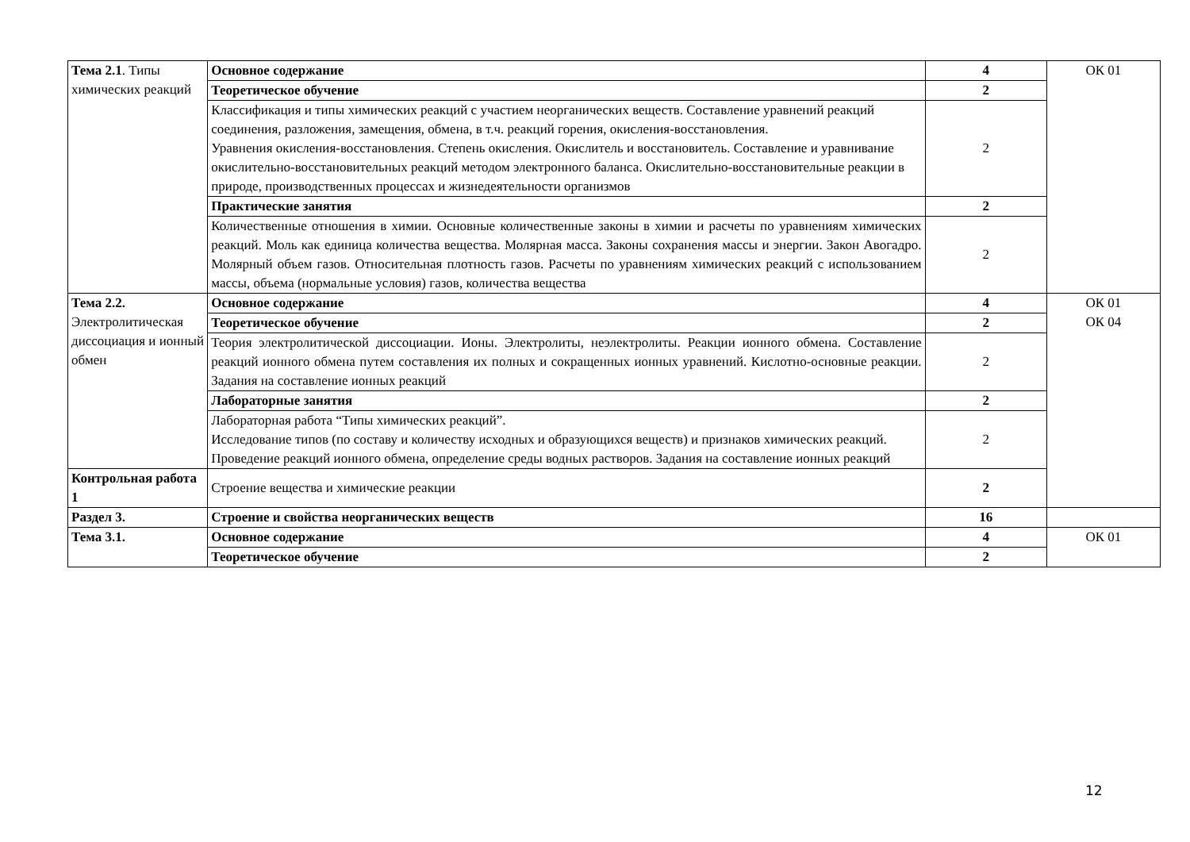| Тема 2.1 . Типы химических реакций | Основное содержание | 4 | ОК 01 |
| | Теоретическое обучение | 2 | |
| | Классификация и типы химических реакций с участием неорганических веществ. Составление уравнений реакций соединения, разложения, замещения, обмена, в т.ч. реакций горения, окисления-восстановления. Уравнения окисления-восстановления. Степень окисления. Окислитель и восстановитель. Составление и уравнивание окислительно-восстановительных реакций методом электронного баланса. Окислительно-восстановительные реакции в природе, производственных процессах и жизнедеятельности организмов | 2 | |
| | Практические занятия | 2 | |
| | Количественные отношения в химии. Основные количественные законы в химии и расчеты по уравнениям химических реакций. Моль как единица количества вещества. Молярная масса. Законы сохранения массы и энергии. Закон Авогадро. Молярный объем газов. Относительная плотность газов. Расчеты по уравнениям химических реакций с использованием массы, объема (нормальные условия) газов, количества вещества | 2 | |
| Тема 2.2. Электролитическая диссоциация и ионный обмен | Основное содержание | 4 | ОК 01 ОК 04 |
| | Теоретическое обучение | 2 | |
| | Теория электролитической диссоциации. Ионы. Электролиты, неэлектролиты. Реакции ионного обмена. Составление реакций ионного обмена путем составления их полных и сокращенных ионных уравнений. Кислотно-основные реакции. Задания на составление ионных реакций | 2 | |
| | Лабораторные занятия | 2 | |
| | Лабораторная работа “Типы химических реакций”. Исследование типов (по составу и количеству исходных и образующихся веществ) и признаков химических реакций. Проведение реакций ионного обмена, определение среды водных растворов. Задания на составление ионных реакций | 2 | |
| Контрольная работа 1 | Строение вещества и химические реакции | 2 | |
| Раздел 3. | Строение и свойства неорганических веществ | 16 | |
| Тема 3.1. | Основное содержание | 4 | ОК 01 |
| | Теоретическое обучение | 2 | |
12